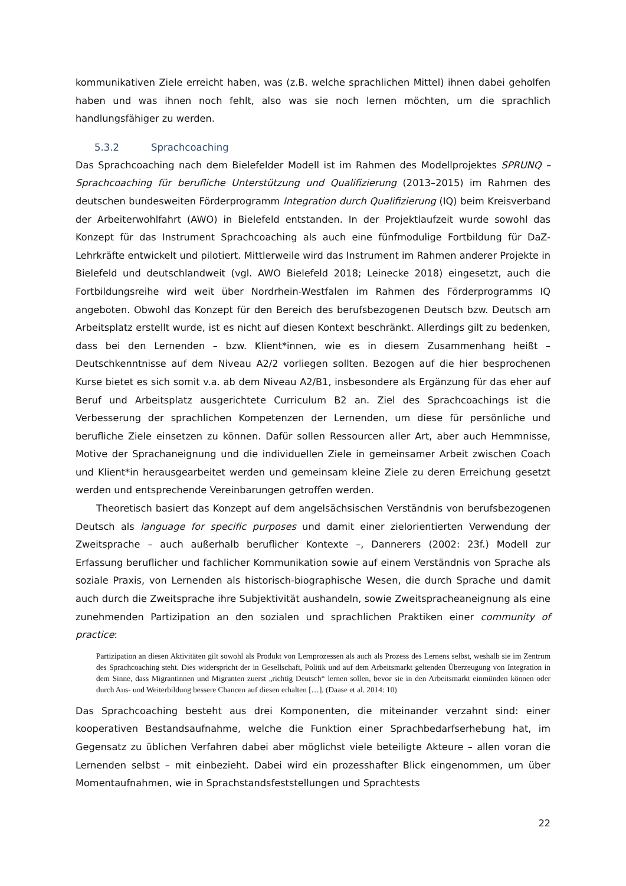kommunikativen Ziele erreicht haben, was (z.B. welche sprachlichen Mittel) ihnen dabei geholfen haben und was ihnen noch fehlt, also was sie noch lernen möchten, um die sprachlich handlungsfähiger zu werden.
5.3.2 Sprachcoaching
Das Sprachcoaching nach dem Bielefelder Modell ist im Rahmen des Modellprojektes SPRUNQ – Sprachcoaching für berufliche Unterstützung und Qualifizierung (2013–2015) im Rahmen des deutschen bundesweiten Förderprogramm Integration durch Qualifizierung (IQ) beim Kreisverband der Arbeiterwohlfahrt (AWO) in Bielefeld entstanden. In der Projektlaufzeit wurde sowohl das Konzept für das Instrument Sprachcoaching als auch eine fünfmodulige Fortbildung für DaZ-Lehrkräfte entwickelt und pilotiert. Mittlerweile wird das Instrument im Rahmen anderer Projekte in Bielefeld und deutschlandweit (vgl. AWO Bielefeld 2018; Leinecke 2018) eingesetzt, auch die Fortbildungsreihe wird weit über Nordrhein-Westfalen im Rahmen des Förderprogramms IQ angeboten. Obwohl das Konzept für den Bereich des berufsbezogenen Deutsch bzw. Deutsch am Arbeitsplatz erstellt wurde, ist es nicht auf diesen Kontext beschränkt. Allerdings gilt zu bedenken, dass bei den Lernenden – bzw. Klient*innen, wie es in diesem Zusammenhang heißt – Deutschkenntnisse auf dem Niveau A2/2 vorliegen sollten. Bezogen auf die hier besprochenen Kurse bietet es sich somit v.a. ab dem Niveau A2/B1, insbesondere als Ergänzung für das eher auf Beruf und Arbeitsplatz ausgerichtete Curriculum B2 an. Ziel des Sprachcoachings ist die Verbesserung der sprachlichen Kompetenzen der Lernenden, um diese für persönliche und berufliche Ziele einsetzen zu können. Dafür sollen Ressourcen aller Art, aber auch Hemmnisse, Motive der Sprachaneignung und die individuellen Ziele in gemeinsamer Arbeit zwischen Coach und Klient*in herausgearbeitet werden und gemeinsam kleine Ziele zu deren Erreichung gesetzt werden und entsprechende Vereinbarungen getroffen werden.
Theoretisch basiert das Konzept auf dem angelsächsischen Verständnis von berufsbezogenen Deutsch als language for specific purposes und damit einer zielorientierten Verwendung der Zweitsprache – auch außerhalb beruflicher Kontexte –, Dannerers (2002: 23f.) Modell zur Erfassung beruflicher und fachlicher Kommunikation sowie auf einem Verständnis von Sprache als soziale Praxis, von Lernenden als historisch-biographische Wesen, die durch Sprache und damit auch durch die Zweitsprache ihre Subjektivität aushandeln, sowie Zweitspracheaneignung als eine zunehmenden Partizipation an den sozialen und sprachlichen Praktiken einer community of practice:
Partizipation an diesen Aktivitäten gilt sowohl als Produkt von Lernprozessen als auch als Prozess des Lernens selbst, weshalb sie im Zentrum des Sprachcoaching steht. Dies widerspricht der in Gesellschaft, Politik und auf dem Arbeitsmarkt geltenden Überzeugung von Integration in dem Sinne, dass Migrantinnen und Migranten zuerst „richtig Deutsch“ lernen sollen, bevor sie in den Arbeitsmarkt einmünden können oder durch Aus- und Weiterbildung bessere Chancen auf diesen erhalten […]. (Daase et al. 2014: 10)
Das Sprachcoaching besteht aus drei Komponenten, die miteinander verzahnt sind: einer kooperativen Bestandsaufnahme, welche die Funktion einer Sprachbedarfserhebung hat, im Gegensatz zu üblichen Verfahren dabei aber möglichst viele beteiligte Akteure – allen voran die Lernenden selbst – mit einbezieht. Dabei wird ein prozesshafter Blick eingenommen, um über Momentaufnahmen, wie in Sprachstandsfeststellungen und Sprachtests
22